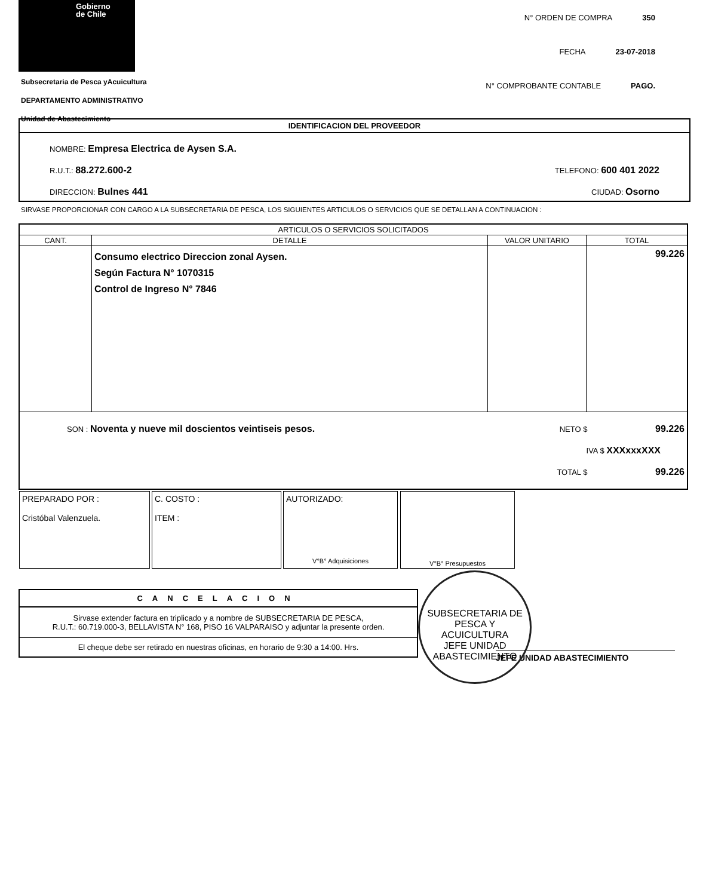Gobierno
de Chile
Subsecretaria de Pesca yAcuicultura
DEPARTAMENTO ADMINISTRATIVO
Unidad de Abastecimiento
N° ORDEN DE COMPRA 350
FECHA 23-07-2018
N° COMPROBANTE CONTABLE PAGO.
IDENTIFICACION DEL PROVEEDOR
NOMBRE: Empresa Electrica de Aysen S.A.
R.U.T.: 88.272.600-2 TELEFONO: 600 401 2022
DIRECCION: Bulnes 441 CIUDAD: Osorno
SIRVASE PROPORCIONAR CON CARGO A LA SUBSECRETARIA DE PESCA, LOS SIGUIENTES ARTICULOS O SERVICIOS QUE SE DETALLAN A CONTINUACION :
| ARTICULOS O SERVICIOS SOLICITADOS | | | |
| --- | --- | --- | --- |
| CANT. | DETALLE | VALOR UNITARIO | TOTAL |
| | Consumo electrico Direccion zonal Aysen. Según Factura N° 1070315 Control de Ingreso N° 7846 | | 99.226 |
| SON : Noventa y nueve mil doscientos veintiseis pesos. NETO $ 99.226 IVA $ XXXxxxXXX TOTAL $ 99.226 | | | |
PREPARADO POR :
Cristóbal Valenzuela.
C. COSTO :
ITEM :
AUTORIZADO:
V°B° Adquisiciones
V°B° Presupuestos
CANCELACION
Sirvase extender factura en triplicado y a nombre de SUBSECRETARIA DE PESCA,
R.U.T.: 60.719.000-3, BELLAVISTA N° 168, PISO 16 VALPARAISO y adjuntar la presente orden.
El cheque debe ser retirado en nuestras oficinas, en horario de 9:30 a 14:00. Hrs.
JEFE UNIDAD ABASTECIMIENTO
SUBSECRETARIA DE PESCA Y ACUICULTURA
JEFE UNIDAD ABASTECIMIENTO